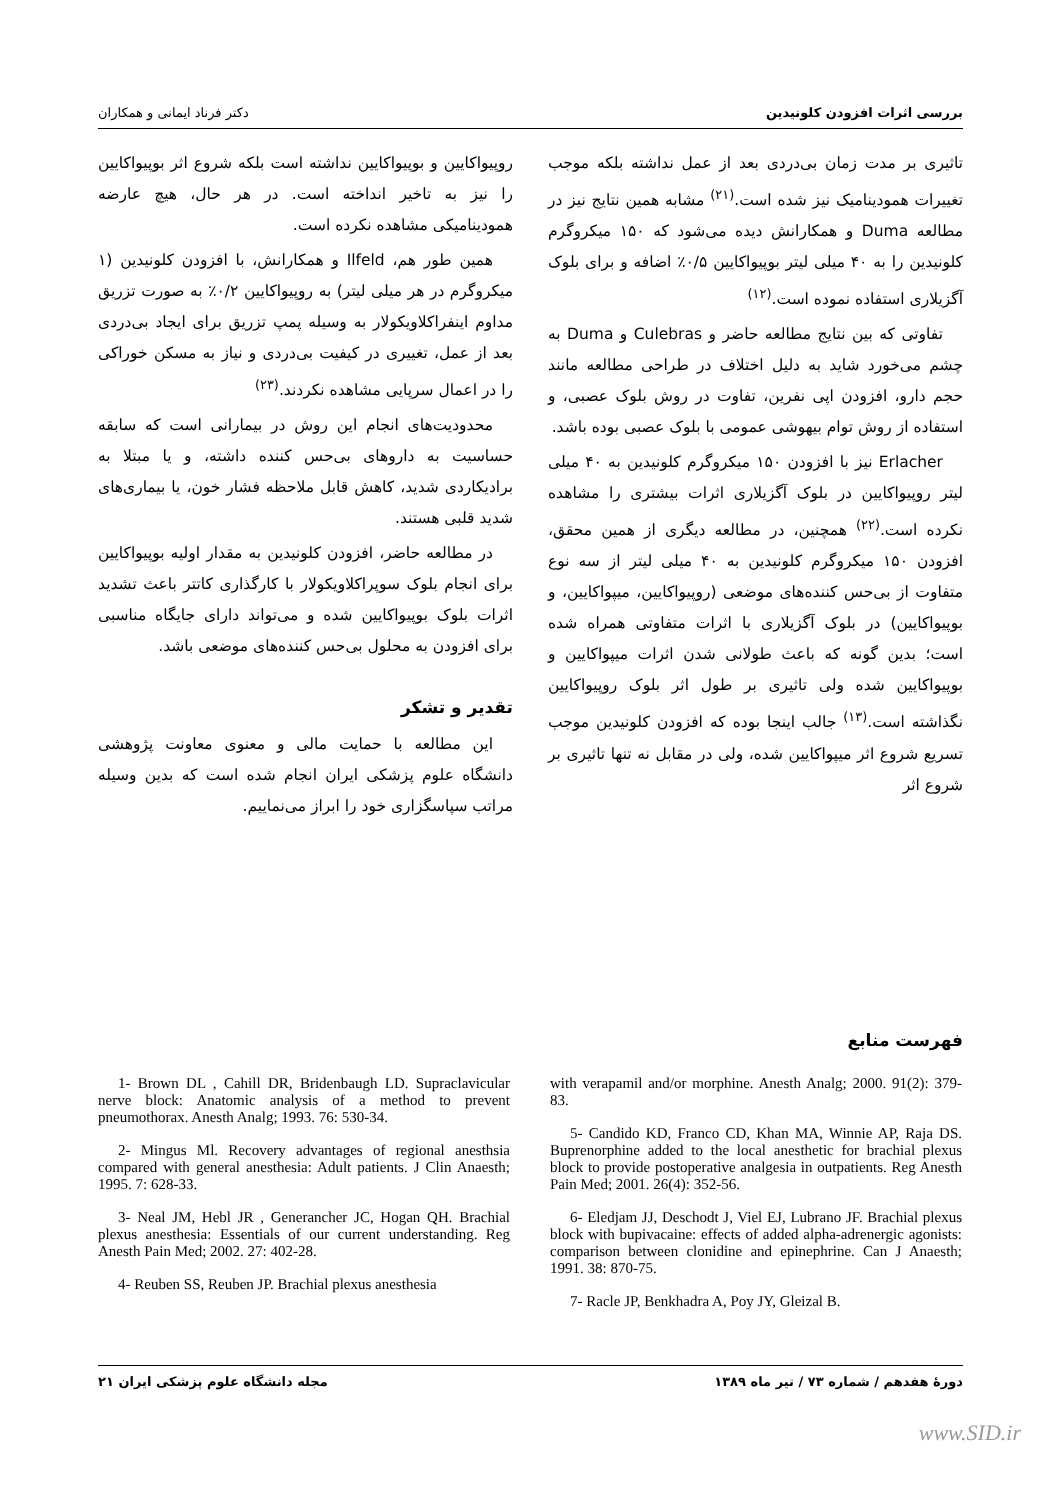بررسی اثرات افزودن کلونیدین دکتر فرناد ایمانی و همکاران
تاثیری بر مدت زمان بی‌دردی بعد از عمل نداشته بلکه موجب تغییرات همودینامیک نیز شده است.<sup>(۲۱)</sup> مشابه همین نتایج نیز در مطالعه Duma و همکارانش دیده می‌شود که ۱۵۰ میکروگرم کلونیدین را به ۴۰ میلی لیتر بوپیواکایین ۰/۵٪ اضافه و برای بلوک آگزیلاری استفاده نموده است.<sup>(۱۲)</sup>
تفاوتی که بین نتایج مطالعه حاضر و Culebras و Duma به چشم می‌خورد شاید به دلیل اختلاف در طراحی مطالعه مانند حجم دارو، افزودن اپی نفرین، تفاوت در روش بلوک عصبی، و استفاده از روش توام بیهوشی عمومی با بلوک عصبی بوده باشد.
Erlacher نیز با افزودن ۱۵۰ میکروگرم کلونیدین به ۴۰ میلی لیتر روپیواکایین در بلوک آگزیلاری اثرات بیشتری را مشاهده نکرده است.<sup>(۲۲)</sup> همچنین، در مطالعه دیگری از همین محقق، افزودن ۱۵۰ میکروگرم کلونیدین به ۴۰ میلی لیتر از سه نوع متفاوت از بی‌حس کننده‌های موضعی (روپیواکایین، میپواکایین، و بوپیواکایین) در بلوک آگزیلاری با اثرات متفاوتی همراه شده است؛ بدین گونه که باعث طولانی شدن اثرات میپواکایین و بوپیواکایین شده ولی تاثیری بر طول اثر بلوک روپیواکایین نگذاشته است.<sup>(۱۳)</sup> جالب اینجا بوده که افزودن کلونیدین موجب تسریع شروع اثر میپواکایین شده، ولی در مقابل نه تنها تاثیری بر شروع اثر
روپیواکایین و بوپیواکایین نداشته است بلکه شروع اثر بوپیواکایین را نیز به تاخیر انداخته است. در هر حال، هیچ عارضه همودینامیکی مشاهده نکرده است.
همین طور هم، Ilfeld و همکارانش، با افزودن کلونیدین (۱ میکروگرم در هر میلی لیتر) به روپیواکایین ۰/۲٪ به صورت تزریق مداوم اینفراکلاویکولار به وسیله پمپ تزریق برای ایجاد بی‌دردی بعد از عمل، تغییری در کیفیت بی‌دردی و نیاز به مسکن خوراکی را در اعمال سرپایی مشاهده نکردند.<sup>(۲۳)</sup>
محدودیت‌های انجام این روش در بیمارانی است که سابقه حساسیت به داروهای بی‌حس کننده داشته، و یا مبتلا به برادیکاردی شدید، کاهش قابل ملاحظه فشار خون، یا بیماری‌های شدید قلبی هستند.
در مطالعه حاضر، افزودن کلونیدین به مقدار اولیه بوپیواکایین برای انجام بلوک سوپراکلاویکولار با کارگذاری کاتتر باعث تشدید اثرات بلوک بوپیواکایین شده و می‌تواند دارای جایگاه مناسبی برای افزودن به محلول بی‌حس کننده‌های موضعی باشد.
تقدیر و تشکر
این مطالعه با حمایت مالی و معنوی معاونت پژوهشی دانشگاه علوم پزشکی ایران انجام شده است که بدین وسیله مراتب سپاسگزاری خود را ابراز می‌نماییم.
فهرست منابع
1- Brown DL , Cahill DR, Bridenbaugh LD. Supraclavicular nerve block: Anatomic analysis of a method to prevent pneumothorax. Anesth Analg; 1993. 76: 530-34.
2- Mingus Ml. Recovery advantages of regional anesthsia compared with general anesthesia: Adult patients. J Clin Anaesth; 1995. 7: 628-33.
3- Neal JM, Hebl JR , Generancher JC, Hogan QH. Brachial plexus anesthesia: Essentials of our current understanding. Reg Anesth Pain Med; 2002. 27: 402-28.
4- Reuben SS, Reuben JP. Brachial plexus anesthesia
with verapamil and/or morphine. Anesth Analg; 2000. 91(2): 379-83.
5- Candido KD, Franco CD, Khan MA, Winnie AP, Raja DS. Buprenorphine added to the local anesthetic for brachial plexus block to provide postoperative analgesia in outpatients. Reg Anesth Pain Med; 2001. 26(4): 352-56.
6- Eledjam JJ, Deschodt J, Viel EJ, Lubrano JF. Brachial plexus block with bupivacaine: effects of added alpha-adrenergic agonists: comparison between clonidine and epinephrine. Can J Anaesth; 1991. 38: 870-75.
7- Racle JP, Benkhadra A, Poy JY, Gleizal B.
دورهٔ هفدهم / شماره ۷۳ / تیر ماه ۱۳۸۹ مجله دانشگاه علوم پزشکی ایران ۲۱
www.SID.ir